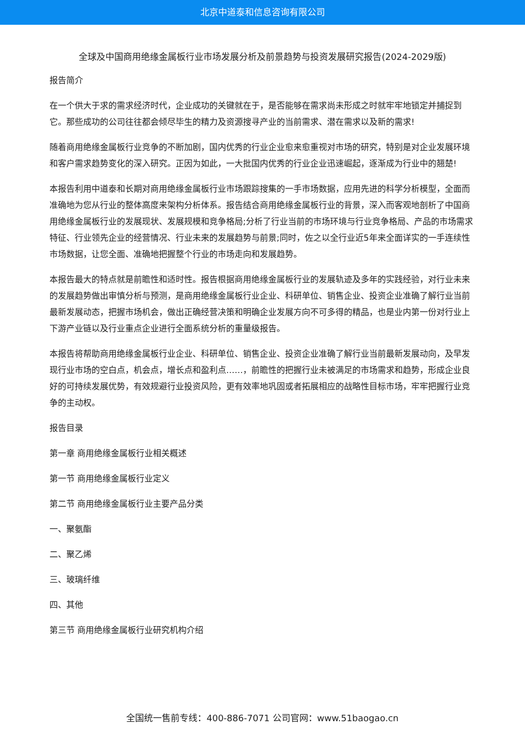北京中道泰和信息咨询有限公司
全球及中国商用绝缘金属板行业市场发展分析及前景趋势与投资发展研究报告(2024-2029版)
报告简介
在一个供大于求的需求经济时代，企业成功的关键就在于，是否能够在需求尚未形成之时就牢牢地锁定并捕捉到它。那些成功的公司往往都会倾尽毕生的精力及资源搜寻产业的当前需求、潜在需求以及新的需求!
随着商用绝缘金属板行业竞争的不断加剧，国内优秀的行业企业愈来愈重视对市场的研究，特别是对企业发展环境和客户需求趋势变化的深入研究。正因为如此，一大批国内优秀的行业企业迅速崛起，逐渐成为行业中的翘楚!
本报告利用中道泰和长期对商用绝缘金属板行业市场跟踪搜集的一手市场数据，应用先进的科学分析模型，全面而准确地为您从行业的整体高度来架构分析体系。报告结合商用绝缘金属板行业的背景，深入而客观地剖析了中国商用绝缘金属板行业的发展现状、发展规模和竞争格局;分析了行业当前的市场环境与行业竞争格局、产品的市场需求特征、行业领先企业的经营情况、行业未来的发展趋势与前景;同时，佐之以全行业近5年来全面详实的一手连续性市场数据，让您全面、准确地把握整个行业的市场走向和发展趋势。
本报告最大的特点就是前瞻性和适时性。报告根据商用绝缘金属板行业的发展轨迹及多年的实践经验，对行业未来的发展趋势做出审慎分析与预测，是商用绝缘金属板行业企业、科研单位、销售企业、投资企业准确了解行业当前最新发展动态，把握市场机会，做出正确经营决策和明确企业发展方向不可多得的精品，也是业内第一份对行业上下游产业链以及行业重点企业进行全面系统分析的重量级报告。
本报告将帮助商用绝缘金属板行业企业、科研单位、销售企业、投资企业准确了解行业当前最新发展动向，及早发现行业市场的空白点，机会点，增长点和盈利点……，前瞻性的把握行业未被满足的市场需求和趋势，形成企业良好的可持续发展优势，有效规避行业投资风险，更有效率地巩固或者拓展相应的战略性目标市场，牢牢把握行业竞争的主动权。
报告目录
第一章 商用绝缘金属板行业相关概述
第一节 商用绝缘金属板行业定义
第二节 商用绝缘金属板行业主要产品分类
一、聚氨酯
二、聚乙烯
三、玻璃纤维
四、其他
第三节 商用绝缘金属板行业研究机构介绍
全国统一售前专线：400-886-7071 公司官网：www.51baogao.cn